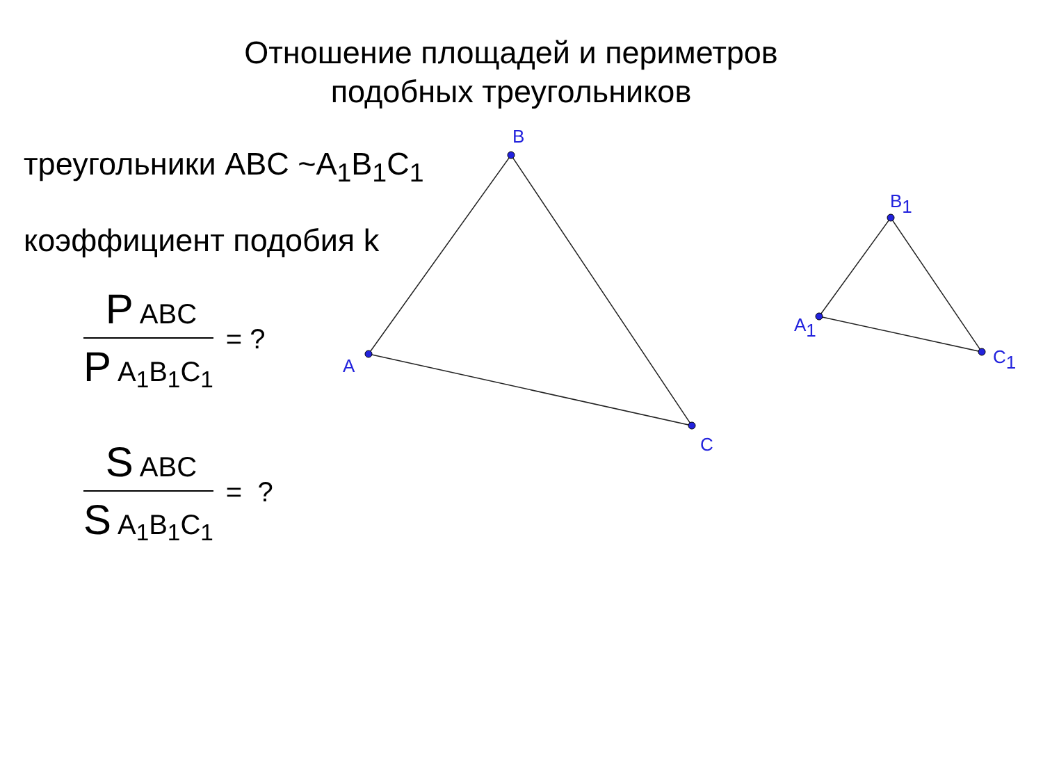Отношение площадей и периметров
подобных треугольников
треугольники ABC ~A<sub>1</sub>B<sub>1</sub>C<sub>1</sub>
коэффициент подобия k
P ABC
P A<sub>1</sub>B<sub>1</sub>C<sub>1</sub>
= ?
S ABC
S A<sub>1</sub>B<sub>1</sub>C<sub>1</sub>
= ?
A
B
C
A1
B1
C1